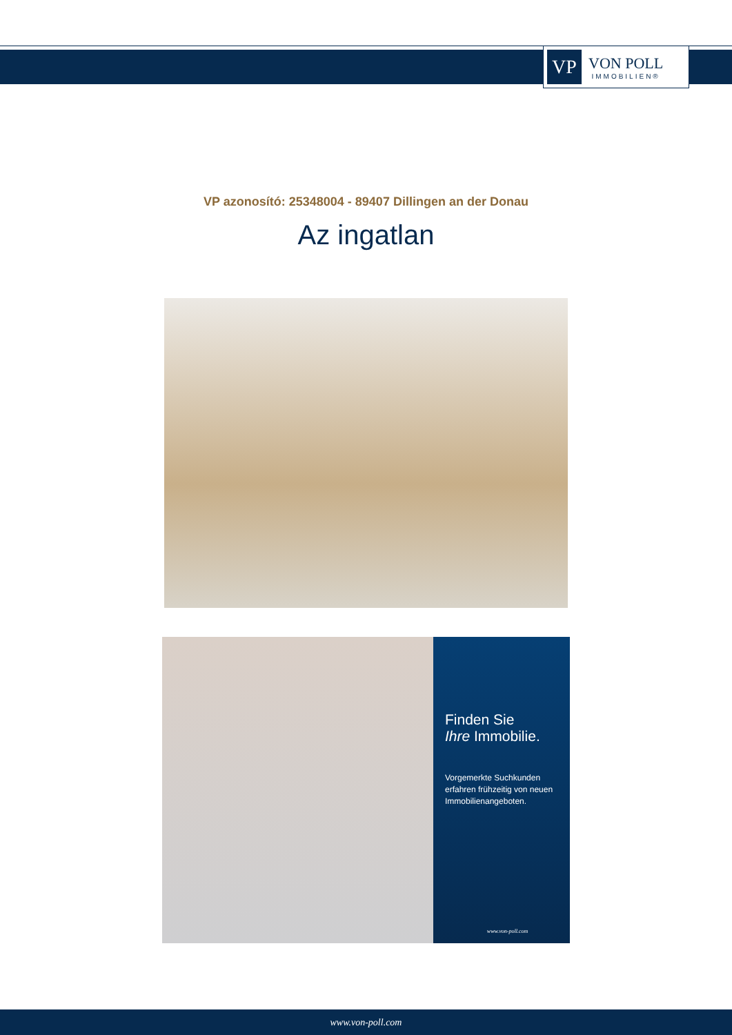VP
VON POLL
IMMOBILIEN®
VP azonosító: 25348004 - 89407 Dillingen an der Donau
Az ingatlan
Finden Sie
Ihre Immobilie.
Vorgemerkte Suchkunden erfahren frühzeitig von neuen Immobilienangeboten.
www.von-poll.com
www.von-poll.com